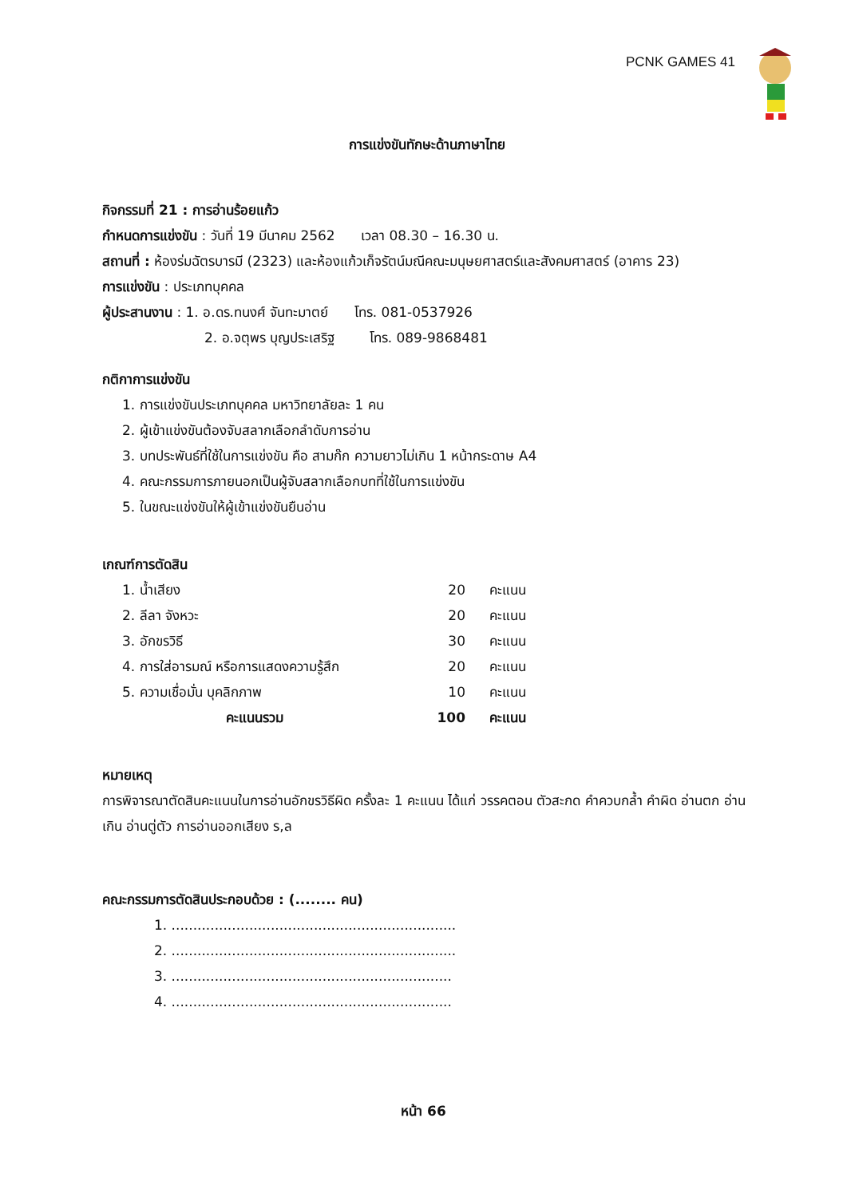PCNK GAMES 41
การแข่งขันทักษะด้านภาษาไทย
กิจกรรมที่ 21 : การอ่านร้อยแก้ว
กำหนดการแข่งขัน : วันที่ 19 มีนาคม 2562 เวลา 08.30 – 16.30 น.
สถานที่ : ห้องร่มฉัตรบารมี (2323) และห้องแก้วเก็จรัตน์มณีคณะมนุษยศาสตร์และสังคมศาสตร์ (อาคาร 23)
การแข่งขัน : ประเภทบุคคล
ผู้ประสานงาน : 1. อ.ดร.ทนงศ์ จันทะมาตย์ โทร. 081-0537926
2. อ.จตุพร บุญประเสริฐ โทร. 089-9868481
กติกาการแข่งขัน
1. การแข่งขันประเภทบุคคล มหาวิทยาลัยละ 1 คน
2. ผู้เข้าแข่งขันต้องจับสลากเลือกลำดับการอ่าน
3. บทประพันธ์ที่ใช้ในการแข่งขัน คือ สามก๊ก ความยาวไม่เกิน 1 หน้ากระดาษ A4
4. คณะกรรมการภายนอกเป็นผู้จับสลากเลือกบทที่ใช้ในการแข่งขัน
5. ในขณะแข่งขันให้ผู้เข้าแข่งขันยืนอ่าน
เกณฑ์การตัดสิน
| 1. น้ำเสียง | 20 | คะแนน |
| 2. ลีลา จังหวะ | 20 | คะแนน |
| 3. อักขรวิธี | 30 | คะแนน |
| 4. การใส่อารมณ์ หรือการแสดงความรู้สึก | 20 | คะแนน |
| 5. ความเชื่อมั่น บุคลิกภาพ | 10 | คะแนน |
| คะแนนรวม | 100 | คะแนน |
หมายเหตุ
การพิจารณาตัดสินคะแนนในการอ่านอักขรวิธีผิด ครั้งละ 1 คะแนน ได้แก่ วรรคตอน ตัวสะกด คำควบกล้ำ คำผิด อ่านตก อ่านเกิน อ่านตู่ตัว การอ่านออกเสียง ร,ล
คณะกรรมการตัดสินประกอบด้วย : (........ คน)
1. ..................................................................
2. ..................................................................
3. .................................................................
4. .................................................................
หน้า 66